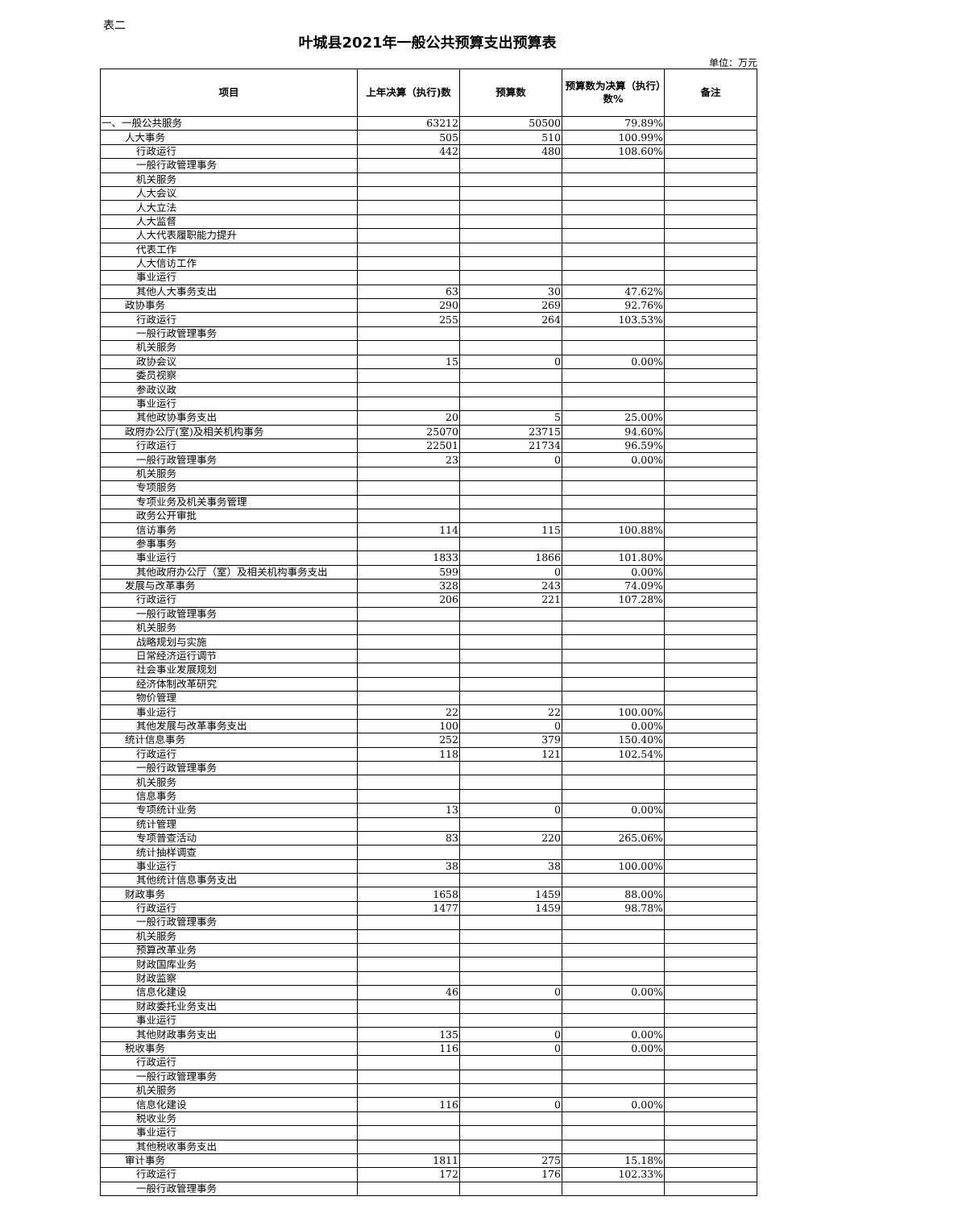表二
叶城县2021年一般公共预算支出预算表
单位：万元
| 项目 | 上年决算（执行)数 | 预算数 | 预算数为决算（执行）数% | 备注 |
| --- | --- | --- | --- | --- |
| 一、一般公共服务 | 63212 | 50500 | 79.89% | |
| 人大事务 | 505 | 510 | 100.99% | |
| 行政运行 | 442 | 480 | 108.60% | |
| 一般行政管理事务 | | | | |
| 机关服务 | | | | |
| 人大会议 | | | | |
| 人大立法 | | | | |
| 人大监督 | | | | |
| 人大代表履职能力提升 | | | | |
| 代表工作 | | | | |
| 人大信访工作 | | | | |
| 事业运行 | | | | |
| 其他人大事务支出 | 63 | 30 | 47.62% | |
| 政协事务 | 290 | 269 | 92.76% | |
| 行政运行 | 255 | 264 | 103.53% | |
| 一般行政管理事务 | | | | |
| 机关服务 | | | | |
| 政协会议 | 15 | 0 | 0.00% | |
| 委员视察 | | | | |
| 参政议政 | | | | |
| 事业运行 | | | | |
| 其他政协事务支出 | 20 | 5 | 25.00% | |
| 政府办公厅(室)及相关机构事务 | 25070 | 23715 | 94.60% | |
| 行政运行 | 22501 | 21734 | 96.59% | |
| 一般行政管理事务 | 23 | 0 | 0.00% | |
| 机关服务 | | | | |
| 专项服务 | | | | |
| 专项业务及机关事务管理 | | | | |
| 政务公开审批 | | | | |
| 信访事务 | 114 | 115 | 100.88% | |
| 参事事务 | | | | |
| 事业运行 | 1833 | 1866 | 101.80% | |
| 其他政府办公厅（室）及相关机构事务支出 | 599 | 0 | 0.00% | |
| 发展与改革事务 | 328 | 243 | 74.09% | |
| 行政运行 | 206 | 221 | 107.28% | |
| 一般行政管理事务 | | | | |
| 机关服务 | | | | |
| 战略规划与实施 | | | | |
| 日常经济运行调节 | | | | |
| 社会事业发展规划 | | | | |
| 经济体制改革研究 | | | | |
| 物价管理 | | | | |
| 事业运行 | 22 | 22 | 100.00% | |
| 其他发展与改革事务支出 | 100 | 0 | 0.00% | |
| 统计信息事务 | 252 | 379 | 150.40% | |
| 行政运行 | 118 | 121 | 102.54% | |
| 一般行政管理事务 | | | | |
| 机关服务 | | | | |
| 信息事务 | | | | |
| 专项统计业务 | 13 | 0 | 0.00% | |
| 统计管理 | | | | |
| 专项普查活动 | 83 | 220 | 265.06% | |
| 统计抽样调查 | | | | |
| 事业运行 | 38 | 38 | 100.00% | |
| 其他统计信息事务支出 | | | | |
| 财政事务 | 1658 | 1459 | 88.00% | |
| 行政运行 | 1477 | 1459 | 98.78% | |
| 一般行政管理事务 | | | | |
| 机关服务 | | | | |
| 预算改革业务 | | | | |
| 财政国库业务 | | | | |
| 财政监察 | | | | |
| 信息化建设 | 46 | 0 | 0.00% | |
| 财政委托业务支出 | | | | |
| 事业运行 | | | | |
| 其他财政事务支出 | 135 | 0 | 0.00% | |
| 税收事务 | 116 | 0 | 0.00% | |
| 行政运行 | | | | |
| 一般行政管理事务 | | | | |
| 机关服务 | | | | |
| 信息化建设 | 116 | 0 | 0.00% | |
| 税收业务 | | | | |
| 事业运行 | | | | |
| 其他税收事务支出 | | | | |
| 审计事务 | 1811 | 275 | 15.18% | |
| 行政运行 | 172 | 176 | 102.33% | |
| 一般行政管理事务 | | | | |